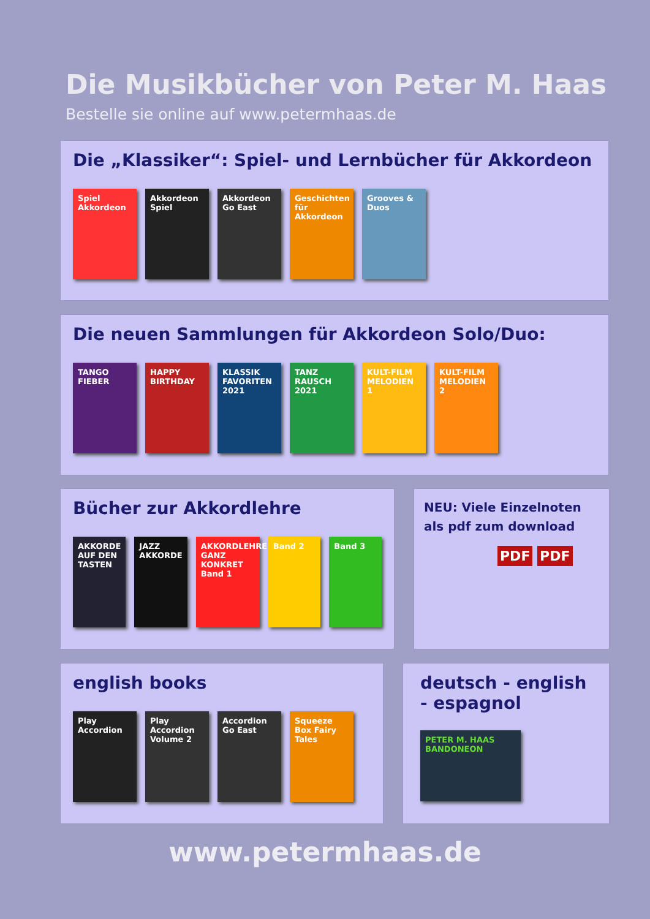Die Musikbücher von Peter M. Haas
Bestelle sie online auf www.petermhaas.de
Die „Klassiker“: Spiel- und Lernbücher für Akkordeon
Spiel Akkordeon
Akkordeon Spiel
Akkordeon Go East
Geschichten für Akkordeon
Grooves & Duos
Die neuen Sammlungen für Akkordeon Solo/Duo:
TANGO FIEBER HAPPY BIRTHDAY
KLASSIK FAVORITEN 2021
TANZ RAUSCH 2021
KULT-FILM MELODIEN 1
KULT-FILM MELODIEN 2
Bücher zur Akkordlehre
AKKORDE AUF DEN TASTEN
JAZZ AKKORDE AKKORDLEHRE GANZ KONKRET Band 1
Band 2 Band 3
NEU: Viele Einzelnoten als pdf zum download
PDF PDF
english books
Play Accordion
Play Accordion Volume 2
Accordion Go East
Squeeze Box Fairy Tales
deutsch - english - espagnol
PETER M. HAAS BANDONEON
www.petermhaas.de